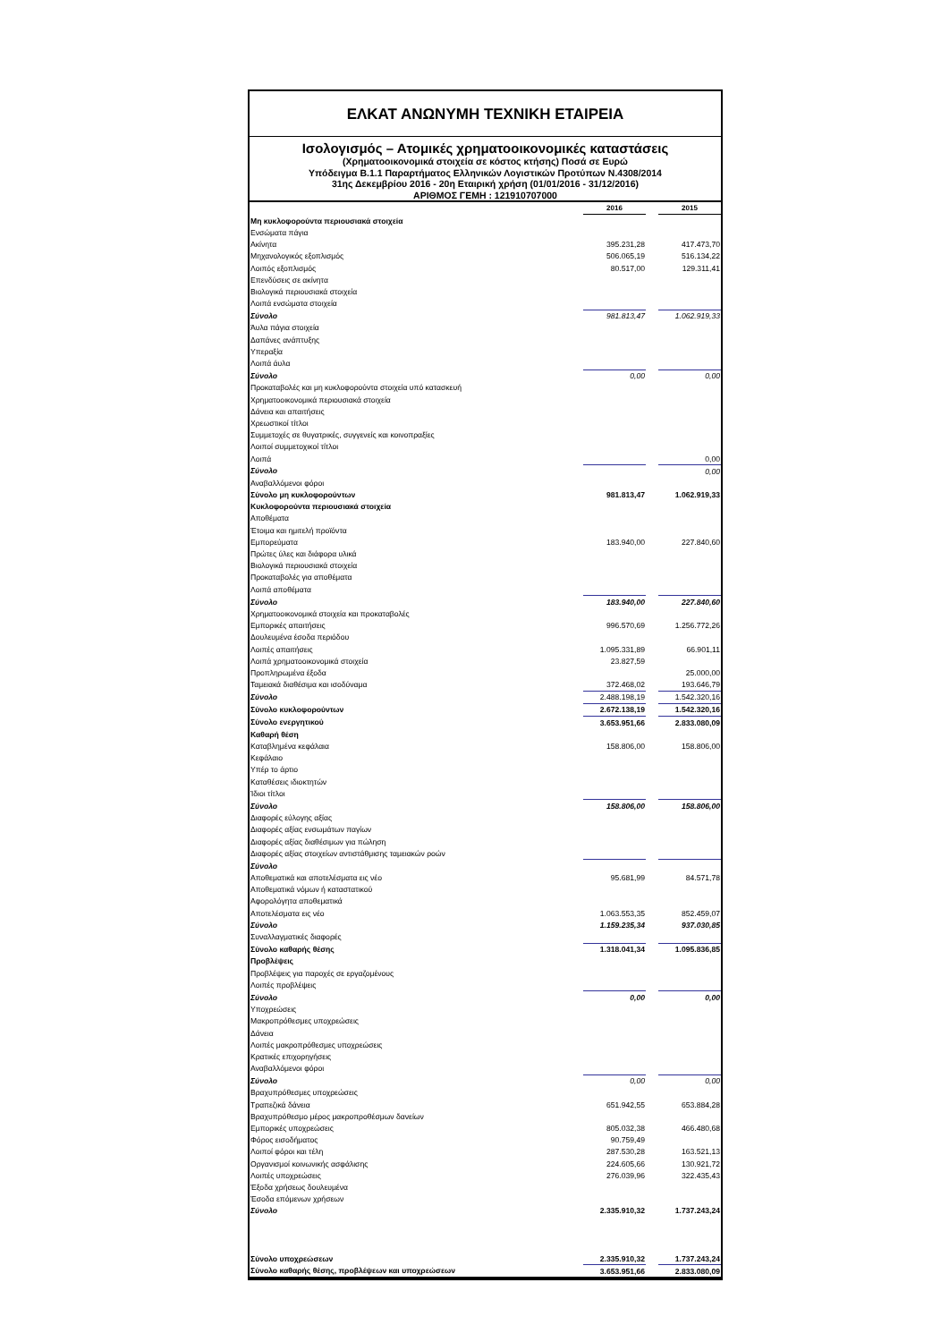ΕΛΚΑΤ ΑΝΩΝΥΜΗ ΤΕΧΝΙΚΗ ΕΤΑΙΡΕΙΑ
Ισολογισμός – Ατομικές χρηματοοικονομικές καταστάσεις
(Χρηματοοικονομικά στοιχεία σε κόστος κτήσης) Ποσά σε Ευρώ
Υπόδειγμα Β.1.1 Παραρτήματος Ελληνικών Λογιστικών Προτύπων Ν.4308/2014
31ης Δεκεμβρίου 2016 - 20η Εταιρική χρήση (01/01/2016 - 31/12/2016)
ΑΡΙΘΜΟΣ ΓΕΜΗ : 121910707000
| | 2016 | | 2015 |
| Μη κυκλοφορούντα περιουσιακά στοιχεία | | | |
| Ενσώματα πάγια | | | |
| Ακίνητα | 395.231,28 | | 417.473,70 |
| Μηχανολογικός εξοπλισμός | 506.065,19 | | 516.134,22 |
| Λοιπός εξοπλισμός | 80.517,00 | | 129.311,41 |
| Επενδύσεις σε ακίνητα | | | |
| Βιολογικά περιουσιακά στοιχεία | | | |
| Λοιπά ενσώματα στοιχεία | | | |
| Σύνολο | 981.813,47 | | 1.062.919,33 |
| Άυλα πάγια στοιχεία | | | |
| Δαπάνες ανάπτυξης | | | |
| Υπεραξία | | | |
| Λοιπά άυλα | | | |
| Σύνολο | 0,00 | | 0,00 |
| Προκαταβολές και μη κυκλοφορούντα στοιχεία υπό κατασκευή | | | |
| Χρηματοοικονομικά περιουσιακά στοιχεία | | | |
| Δάνεια και απαιτήσεις | | | |
| Χρεωστικοί τίτλοι | | | |
| Συμμετοχές σε θυγατρικές, συγγενείς και κοινοπραξίες | | | |
| Λοιποί συμμετοχικοί τίτλοι | | | |
| Λοιπά | | | 0,00 |
| Σύνολο | | | 0,00 |
| Αναβαλλόμενοι φόροι | | | |
| Σύνολο μη κυκλοφορούντων | 981.813,47 | | 1.062.919,33 |
| Κυκλοφορούντα περιουσιακά στοιχεία | | | |
| Αποθέματα | | | |
| Έτοιμα και ημιτελή προϊόντα | | | |
| Εμπορεύματα | 183.940,00 | | 227.840,60 |
| Πρώτες ύλες και διάφορα υλικά | | | |
| Βιολογικά περιουσιακά στοιχεία | | | |
| Προκαταβολές για αποθέματα | | | |
| Λοιπά αποθέματα | | | |
| Σύνολο | 183.940,00 | | 227.840,60 |
| Χρηματοοικονομικά στοιχεία και προκαταβολές | | | |
| Εμπορικές απαιτήσεις | 996.570,69 | | 1.256.772,26 |
| Δουλευμένα έσοδα περιόδου | | | |
| Λοιπές απαιτήσεις | 1.095.331,89 | | 66.901,11 |
| Λοιπά χρηματοοικονομικά στοιχεία | 23.827,59 | | |
| Προπληρωμένα έξοδα | | | 25.000,00 |
| Ταμειακά διαθέσιμα και ισοδύναμα | 372.468,02 | | 193.646,79 |
| Σύνολο | 2.488.198,19 | | 1.542.320,16 |
| Σύνολο κυκλοφορούντων | 2.672.138,19 | | 1.542.320,16 |
| Σύνολο ενεργητικού | 3.653.951,66 | | 2.833.080,09 |
| Καθαρή θέση | | | |
| Καταβλημένα κεφάλαια | 158.806,00 | | 158.806,00 |
| Κεφάλαιο | | | |
| Υπέρ το άρτιο | | | |
| Καταθέσεις ιδιοκτητών | | | |
| Ίδιοι τίτλοι | | | |
| Σύνολο | 158.806,00 | | 158.806,00 |
| Διαφορές εύλογης αξίας | | | |
| Διαφορές αξίας ενσωμάτων παγίων | | | |
| Διαφορές αξίας διαθέσιμων για πώληση | | | |
| Διαφορές αξίας στοιχείων αντιστάθμισης ταμειακών ροών | | | |
| Σύνολο | | | |
| Αποθεματικά και αποτελέσματα εις νέο | 95.681,99 | | 84.571,78 |
| Αποθεματικά νόμων ή καταστατικού | | | |
| Αφορολόγητα αποθεματικά | | | |
| Αποτελέσματα εις νέο | 1.063.553,35 | | 852.459,07 |
| Σύνολο | 1.159.235,34 | | 937.030,85 |
| Συναλλαγματικές διαφορές | | | |
| Σύνολο καθαρής θέσης | 1.318.041,34 | | 1.095.836,85 |
| Προβλέψεις | | | |
| Προβλέψεις για παροχές σε εργαζομένους | | | |
| Λοιπές προβλέψεις | | | |
| Σύνολο | 0,00 | | 0,00 |
| Υποχρεώσεις | | | |
| Μακροπρόθεσμες υποχρεώσεις | | | |
| Δάνεια | | | |
| Λοιπές μακροπρόθεσμες υποχρεώσεις | | | |
| Κρατικές επιχορηγήσεις | | | |
| Αναβαλλόμενοι φόροι | | | |
| Σύνολο | 0,00 | | 0,00 |
| Βραχυπρόθεσμες υποχρεώσεις | | | |
| Τραπεζικά δάνεια | 651.942,55 | | 653.884,28 |
| Βραχυπρόθεσμο μέρος μακροπροθέσμων δανείων | | | |
| Εμπορικές υποχρεώσεις | 805.032,38 | | 466.480,68 |
| Φόρος εισοδήματος | 90.759,49 | | |
| Λοιποί φόροι και τέλη | 287.530,28 | | 163.521,13 |
| Οργανισμοί κοινωνικής ασφάλισης | 224.605,66 | | 130.921,72 |
| Λοιπές υποχρεώσεις | 276.039,96 | | 322.435,43 |
| Έξοδα χρήσεως δουλευμένα | | | |
| Έσοδα επόμενων χρήσεων | | | |
| Σύνολο | 2.335.910,32 | | 1.737.243,24 |
| Σύνολο υποχρεώσεων | 2.335.910,32 | | 1.737.243,24 |
| Σύνολο καθαρής θέσης, προβλέψεων και υποχρεώσεων | 3.653.951,66 | | 2.833.080,09 |